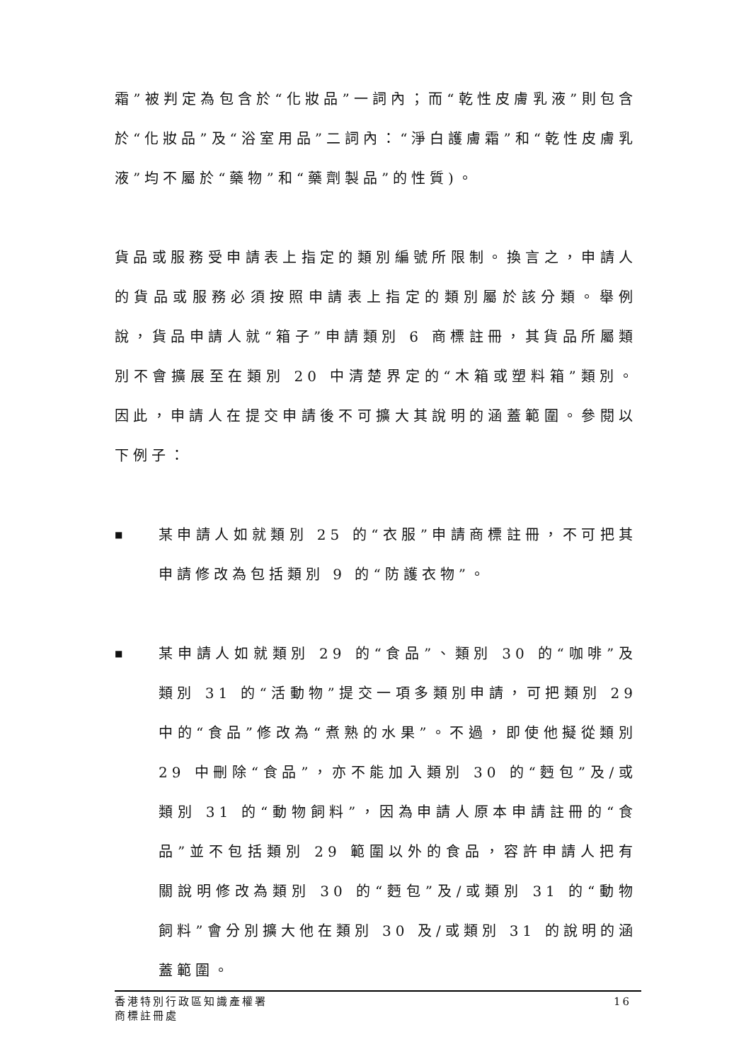霜”被判定為包含於“化妝品”一詞內；而“乾性皮膚乳液”則包含於“化妝品”及“浴室用品”二詞內：“淨白護膚霜”和“乾性皮膚乳液”均不屬於“藥物”和“藥劑製品”的性質)。
貨品或服務受申請表上指定的類別編號所限制。換言之，申請人的貨品或服務必須按照申請表上指定的類別屬於該分類。舉例說，貨品申請人就“箱子”申請類別 6 商標註冊，其貨品所屬類別不會擴展至在類別 20 中清楚界定的“木箱或塑料箱”類別。因此，申請人在提交申請後不可擴大其說明的涵蓋範圍。參閱以下例子：
■ 某申請人如就類別 25 的“衣服”申請商標註冊，不可把其申請修改為包括類別 9 的“防護衣物”。
■ 某申請人如就類別 29 的“食品”、類別 30 的“咖啡”及類別 31 的“活動物”提交一項多類別申請，可把類別 29 中的“食品”修改為“煮熟的水果”。不過，即使他擬從類別 29 中刪除“食品”，亦不能加入類別 30 的“麪包”及/或類別 31 的“動物飼料”，因為申請人原本申請註冊的“食品”並不包括類別 29 範圍以外的食品，容許申請人把有關說明修改為類別 30 的“麪包”及/或類別 31 的“動物飼料”會分別擴大他在類別 30 及/或類別 31 的說明的涵蓋範圍。
香港特別行政區知識產權署
商標註冊處
16